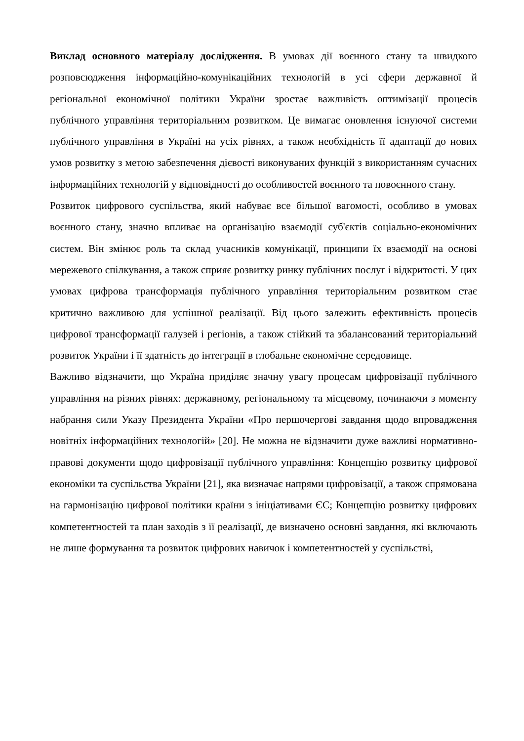Виклад основного матеріалу дослідження. В умовах дії воєнного стану та швидкого розповсюдження інформаційно-комунікаційних технологій в усі сфери державної й регіональної економічної політики України зростає важливість оптимізації процесів публічного управління територіальним розвитком. Це вимагає оновлення існуючої системи публічного управління в Україні на усіх рівнях, а також необхідність її адаптації до нових умов розвитку з метою забезпечення дієвості виконуваних функцій з використанням сучасних інформаційних технологій у відповідності до особливостей воєнного та повоєнного стану.
Розвиток цифрового суспільства, який набуває все більшої вагомості, особливо в умовах воєнного стану, значно впливає на організацію взаємодії суб'єктів соціально-економічних систем. Він змінює роль та склад учасників комунікації, принципи їх взаємодії на основі мережевого спілкування, а також сприяє розвитку ринку публічних послуг і відкритості. У цих умовах цифрова трансформація публічного управління територіальним розвитком стає критично важливою для успішної реалізації. Від цього залежить ефективність процесів цифрової трансформації галузей і регіонів, а також стійкий та збалансований територіальний розвиток України і її здатність до інтеграції в глобальне економічне середовище.
Важливо відзначити, що Україна приділяє значну увагу процесам цифровізації публічного управління на різних рівнях: державному, регіональному та місцевому, починаючи з моменту набрання сили Указу Президента України «Про першочергові завдання щодо впровадження новітніх інформаційних технологій» [20]. Не можна не відзначити дуже важливі нормативно-правові документи щодо цифровізації публічного управління: Концепцію розвитку цифрової економіки та суспільства України [21], яка визначає напрями цифровізації, а також спрямована на гармонізацію цифрової політики країни з ініціативами ЄС; Концепцію розвитку цифрових компетентностей та план заходів з її реалізації, де визначено основні завдання, які включають не лише формування та розвиток цифрових навичок і компетентностей у суспільстві,